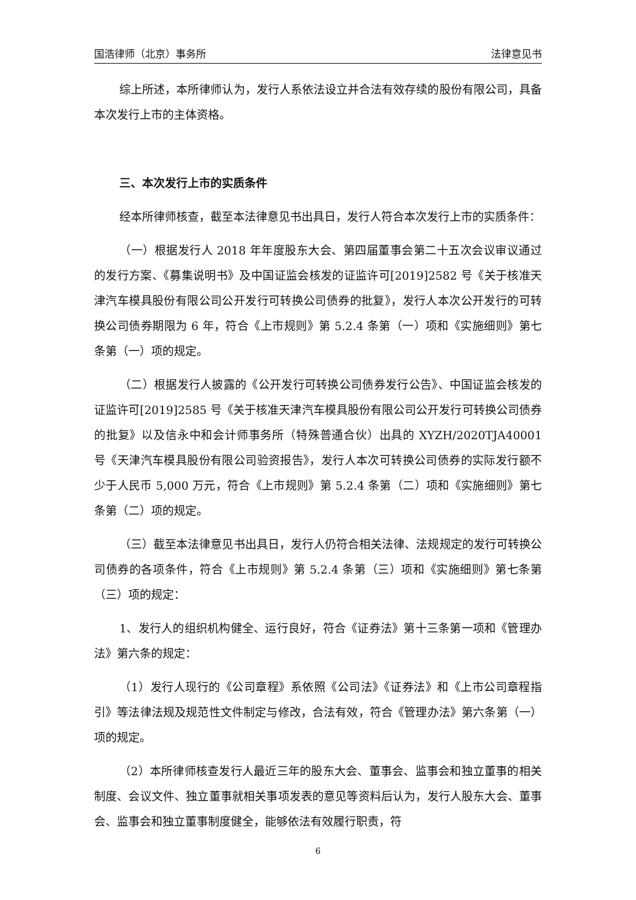国浩律师（北京）事务所 法律意见书
综上所述，本所律师认为，发行人系依法设立并合法有效存续的股份有限公司，具备本次发行上市的主体资格。
三、本次发行上市的实质条件
经本所律师核查，截至本法律意见书出具日，发行人符合本次发行上市的实质条件：
（一）根据发行人 2018 年年度股东大会、第四届董事会第二十五次会议审议通过的发行方案、《募集说明书》及中国证监会核发的证监许可[2019]2582 号《关于核准天津汽车模具股份有限公司公开发行可转换公司债券的批复》，发行人本次公开发行的可转换公司债券期限为 6 年，符合《上市规则》第 5.2.4 条第（一）项和《实施细则》第七条第（一）项的规定。
（二）根据发行人披露的《公开发行可转换公司债券发行公告》、中国证监会核发的证监许可[2019]2585 号《关于核准天津汽车模具股份有限公司公开发行可转换公司债券的批复》以及信永中和会计师事务所（特殊普通合伙）出具的 XYZH/2020TJA40001 号《天津汽车模具股份有限公司验资报告》，发行人本次可转换公司债券的实际发行额不少于人民币 5,000 万元，符合《上市规则》第 5.2.4 条第（二）项和《实施细则》第七条第（二）项的规定。
（三）截至本法律意见书出具日，发行人仍符合相关法律、法规规定的发行可转换公司债券的各项条件，符合《上市规则》第 5.2.4 条第（三）项和《实施细则》第七条第（三）项的规定：
1、发行人的组织机构健全、运行良好，符合《证券法》第十三条第一项和《管理办法》第六条的规定：
（1）发行人现行的《公司章程》系依照《公司法》《证券法》和《上市公司章程指引》等法律法规及规范性文件制定与修改，合法有效，符合《管理办法》第六条第（一）项的规定。
（2）本所律师核查发行人最近三年的股东大会、董事会、监事会和独立董事的相关制度、会议文件、独立董事就相关事项发表的意见等资料后认为，发行人股东大会、董事会、监事会和独立董事制度健全，能够依法有效履行职责，符
6